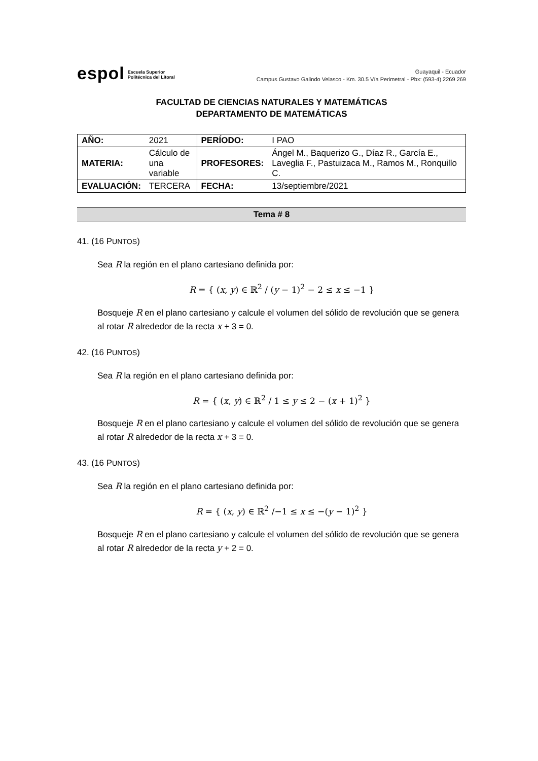espol Escuela Superior
Politécnica del Litoral
Guayaquil - Ecuador
Campus Gustavo Galindo Velasco - Km. 30.5 Vía Perimetral - Pbx: (593-4) 2269 269
FACULTAD DE CIENCIAS NATURALES Y MATEMÁTICAS
DEPARTAMENTO DE MATEMÁTICAS
| AÑO: | 2021 | PERÍODO: | I PAO |
| MATERIA: | Cálculo de una variable | PROFESORES: | Ángel M., Baquerizo G., Díaz R., García E., Laveglia F., Pastuizaca M., Ramos M., Ronquillo C. |
| EVALUACIÓN: | TERCERA | FECHA: | 13/septiembre/2021 |
Tema # 8
41. (16 PUNTOS)
Sea R la región en el plano cartesiano definida por:
R = { (x, y) ∈ ℝ<sup>2</sup> / (y − 1)<sup>2</sup> − 2 ≤ x ≤ −1 }
Bosqueje R en el plano cartesiano y calcule el volumen del sólido de revolución que se genera al rotar R alrededor de la recta x + 3 = 0.
42. (16 PUNTOS)
Sea R la región en el plano cartesiano definida por:
R = { (x, y) ∈ ℝ<sup>2</sup> / 1 ≤ y ≤ 2 − (x + 1)<sup>2</sup> }
Bosqueje R en el plano cartesiano y calcule el volumen del sólido de revolución que se genera al rotar R alrededor de la recta x + 3 = 0.
43. (16 PUNTOS)
Sea R la región en el plano cartesiano definida por:
R = { (x, y) ∈ ℝ<sup>2</sup> /−1 ≤ x ≤ −(y − 1)<sup>2</sup> }
Bosqueje R en el plano cartesiano y calcule el volumen del sólido de revolución que se genera al rotar R alrededor de la recta y + 2 = 0.